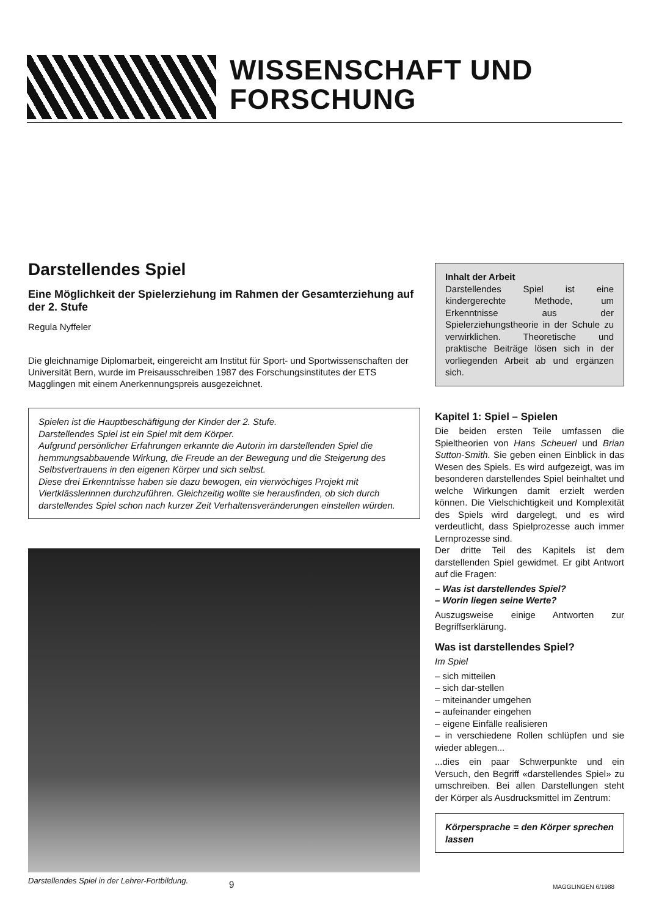WISSENSCHAFT UND
FORSCHUNG
Darstellendes Spiel
Eine Möglichkeit der Spielerziehung im Rahmen der Gesamterziehung auf der 2. Stufe
Regula Nyffeler
Die gleichnamige Diplomarbeit, eingereicht am Institut für Sport- und Sportwissenschaften der Universität Bern, wurde im Preisausschreiben 1987 des Forschungsinstitutes der ETS Magglingen mit einem Anerkennungspreis ausgezeichnet.
Spielen ist die Hauptbeschäftigung der Kinder der 2. Stufe.
Darstellendes Spiel ist ein Spiel mit dem Körper.
Aufgrund persönlicher Erfahrungen erkannte die Autorin im darstellenden Spiel die hemmungsabbauende Wirkung, die Freude an der Bewegung und die Steigerung des Selbstvertrauens in den eigenen Körper und sich selbst.
Diese drei Erkenntnisse haben sie dazu bewogen, ein vierwöchiges Projekt mit Viertklässlerinnen durchzuführen. Gleichzeitig wollte sie herausfinden, ob sich durch darstellendes Spiel schon nach kurzer Zeit Verhaltensveränderungen einstellen würden.
Darstellendes Spiel in der Lehrer-Fortbildung.
Inhalt der Arbeit
Darstellendes Spiel ist eine kindergerechte Methode, um Erkenntnisse aus der Spielerziehungstheorie in der Schule zu verwirklichen. Theoretische und praktische Beiträge lösen sich in der vorliegenden Arbeit ab und ergänzen sich.
Kapitel 1: Spiel – Spielen
Die beiden ersten Teile umfassen die Spieltheorien von Hans Scheuerl und Brian Sutton-Smith. Sie geben einen Einblick in das Wesen des Spiels. Es wird aufgezeigt, was im besonderen darstellendes Spiel beinhaltet und welche Wirkungen damit erzielt werden können. Die Vielschichtigkeit und Komplexität des Spiels wird dargelegt, und es wird verdeutlicht, dass Spielprozesse auch immer Lernprozesse sind.
Der dritte Teil des Kapitels ist dem darstellenden Spiel gewidmet. Er gibt Antwort auf die Fragen:
– Was ist darstellendes Spiel?
– Worin liegen seine Werte?
Auszugsweise einige Antworten zur Begriffserklärung.
Was ist darstellendes Spiel?
Im Spiel
– sich mitteilen
– sich dar-stellen
– miteinander umgehen
– aufeinander eingehen
– eigene Einfälle realisieren
– in verschiedene Rollen schlüpfen und sie wieder ablegen...
...dies ein paar Schwerpunkte und ein Versuch, den Begriff «darstellendes Spiel» zu umschreiben. Bei allen Darstellungen steht der Körper als Ausdrucksmittel im Zentrum:
Körpersprache = den Körper sprechen lassen
9 MAGGLINGEN 6/1988